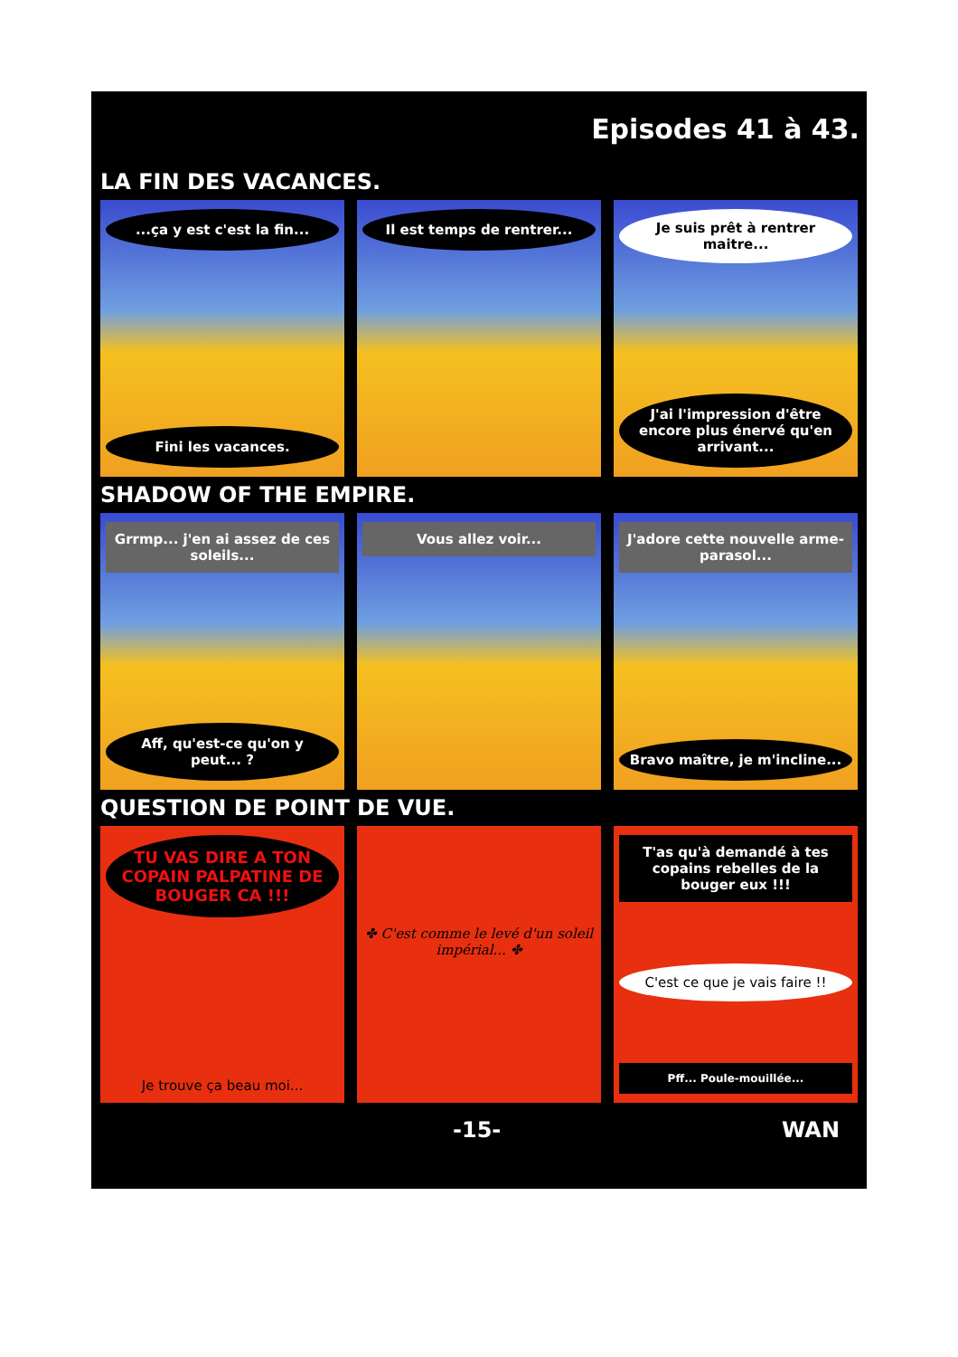Episodes 41 à 43.
LA FIN DES VACANCES.
...ça y est c'est la fin...
Fini les vacances.
Il est temps de rentrer... Je suis prêt à rentrer maitre...
J'ai l'impression d'être encore plus énervé qu'en arrivant...
SHADOW OF THE EMPIRE.
Grrmp... j'en ai assez de ces soleils...
Aff, qu'est-ce qu'on y peut... ?
Vous allez voir... J'adore cette nouvelle arme-parasol...
Bravo maître, je m'incline...
QUESTION DE POINT DE VUE.
TU VAS DIRE A TON COPAIN PALPATINE DE BOUGER CA !!!
Je trouve ça beau moi...
✤ C'est comme le levé d'un soleil impérial... ✤
T'as qu'à demandé à tes copains rebelles de la bouger eux !!!
C'est ce que je vais faire !!
Pff... Poule-mouillée...
-15- WAN